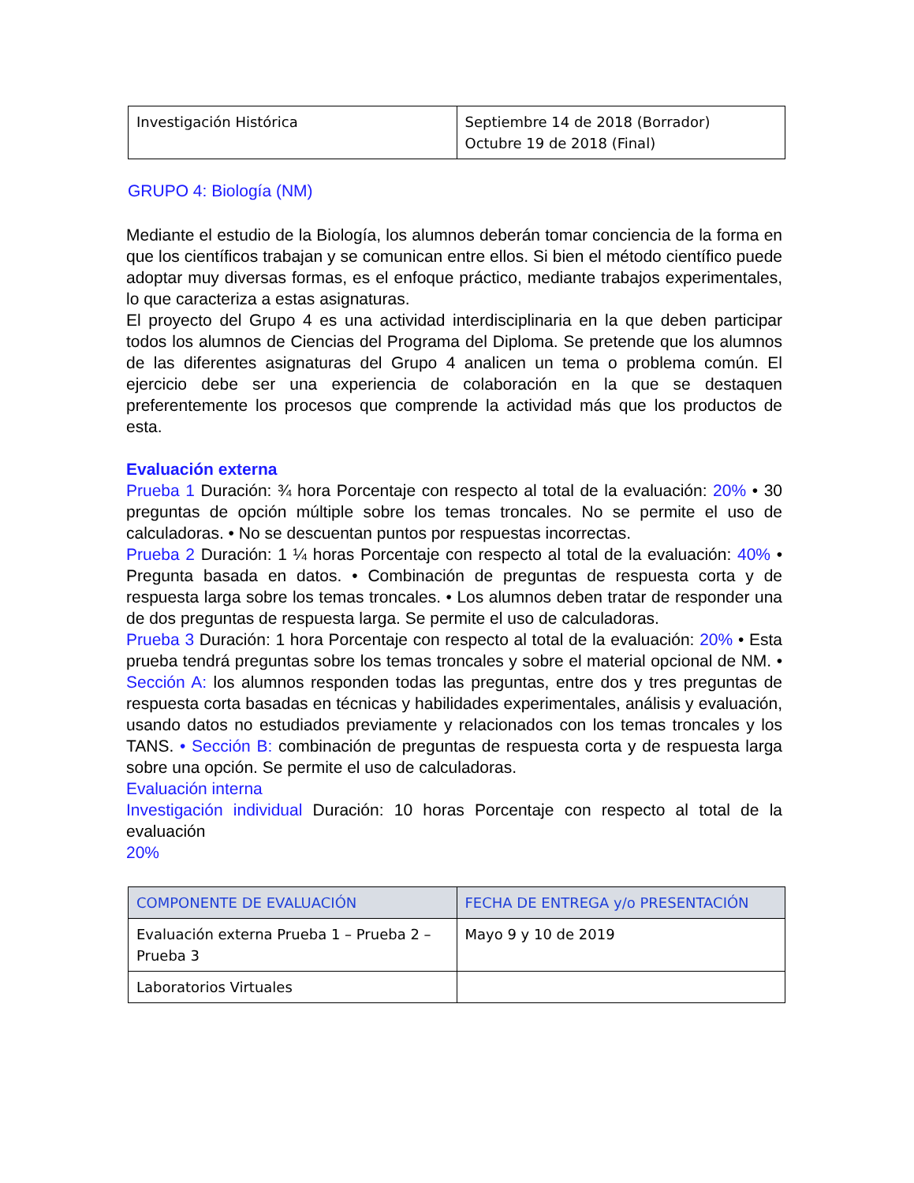| Investigación Histórica | Septiembre 14 de 2018 (Borrador) Octubre 19 de 2018 (Final) |
GRUPO 4: Biología (NM)
Mediante el estudio de la Biología, los alumnos deberán tomar conciencia de la forma en que los científicos trabajan y se comunican entre ellos. Si bien el método científico puede adoptar muy diversas formas, es el enfoque práctico, mediante trabajos experimentales, lo que caracteriza a estas asignaturas.
El proyecto del Grupo 4 es una actividad interdisciplinaria en la que deben participar todos los alumnos de Ciencias del Programa del Diploma. Se pretende que los alumnos de las diferentes asignaturas del Grupo 4 analicen un tema o problema común. El ejercicio debe ser una experiencia de colaboración en la que se destaquen preferentemente los procesos que comprende la actividad más que los productos de esta.
Evaluación externa
Prueba 1 Duración: ¾ hora Porcentaje con respecto al total de la evaluación: 20% • 30 preguntas de opción múltiple sobre los temas troncales. No se permite el uso de calculadoras. • No se descuentan puntos por respuestas incorrectas.
Prueba 2 Duración: 1 ¼ horas Porcentaje con respecto al total de la evaluación: 40% • Pregunta basada en datos. • Combinación de preguntas de respuesta corta y de respuesta larga sobre los temas troncales. • Los alumnos deben tratar de responder una de dos preguntas de respuesta larga. Se permite el uso de calculadoras.
Prueba 3 Duración: 1 hora Porcentaje con respecto al total de la evaluación: 20% • Esta prueba tendrá preguntas sobre los temas troncales y sobre el material opcional de NM. • Sección A: los alumnos responden todas las preguntas, entre dos y tres preguntas de respuesta corta basadas en técnicas y habilidades experimentales, análisis y evaluación, usando datos no estudiados previamente y relacionados con los temas troncales y los TANS. • Sección B: combinación de preguntas de respuesta corta y de respuesta larga sobre una opción. Se permite el uso de calculadoras.
Evaluación interna
Investigación individual Duración: 10 horas Porcentaje con respecto al total de la evaluación
20%
| COMPONENTE DE EVALUACIÓN | FECHA DE ENTREGA y/o PRESENTACIÓN |
| --- | --- |
| Evaluación externa Prueba 1 – Prueba 2 – Prueba 3 | Mayo 9 y 10 de 2019 |
| Laboratorios Virtuales | |